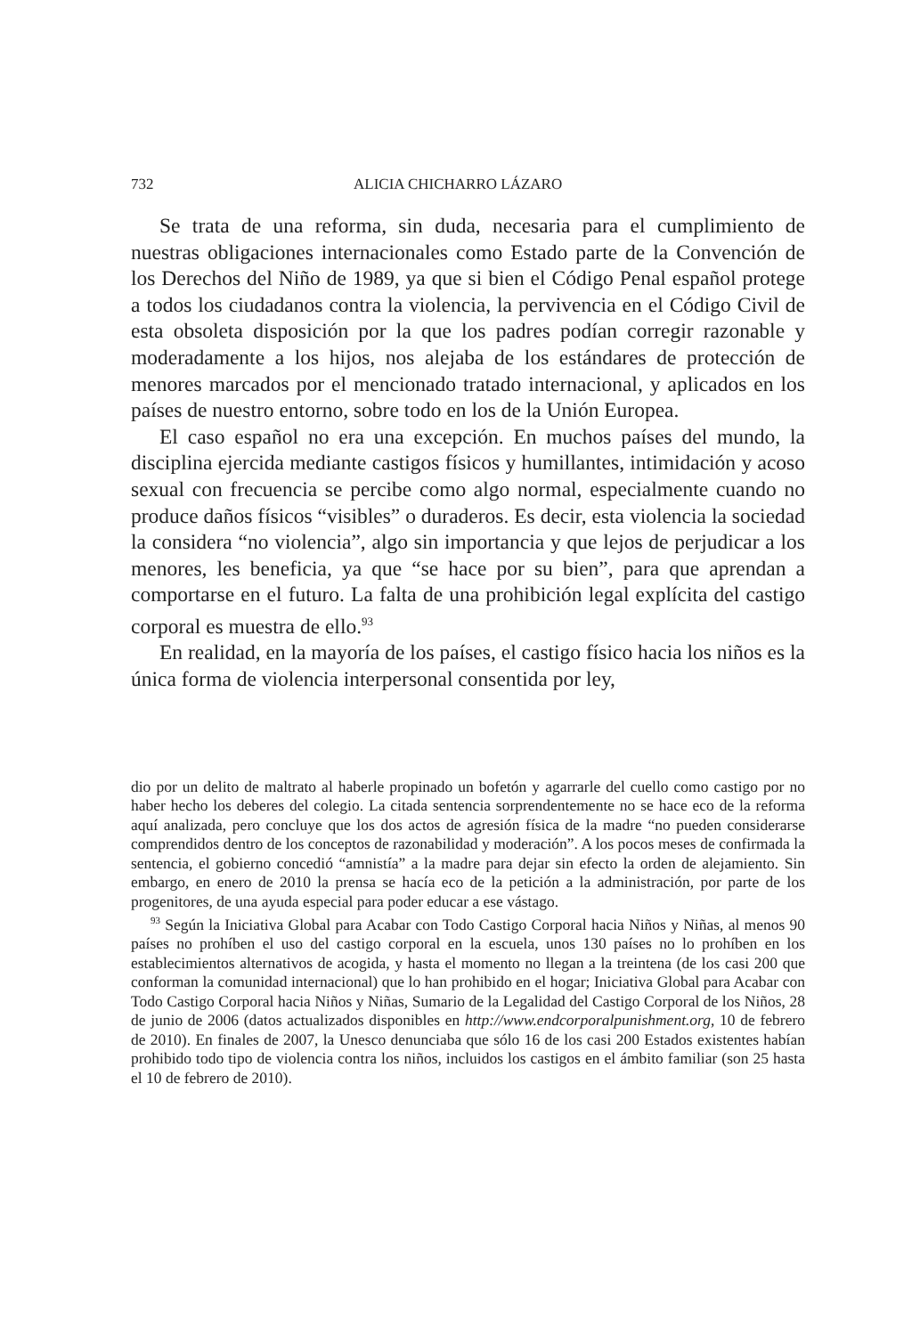732 ALICIA CHICHARRO LÁZARO
Se trata de una reforma, sin duda, necesaria para el cumplimiento de nuestras obligaciones internacionales como Estado parte de la Convención de los Derechos del Niño de 1989, ya que si bien el Código Penal español protege a todos los ciudadanos contra la violencia, la pervivencia en el Código Civil de esta obsoleta disposición por la que los padres podían corregir razonable y moderadamente a los hijos, nos alejaba de los estándares de protección de menores marcados por el mencionado tratado internacional, y aplicados en los países de nuestro entorno, sobre todo en los de la Unión Europea.
El caso español no era una excepción. En muchos países del mundo, la disciplina ejercida mediante castigos físicos y humillantes, intimidación y acoso sexual con frecuencia se percibe como algo normal, especialmente cuando no produce daños físicos “visibles” o duraderos. Es decir, esta violencia la sociedad la considera “no violencia”, algo sin importancia y que lejos de perjudicar a los menores, les beneficia, ya que “se hace por su bien”, para que aprendan a comportarse en el futuro. La falta de una prohibición legal explícita del castigo corporal es muestra de ello.<sup>93</sup>
En realidad, en la mayoría de los países, el castigo físico hacia los niños es la única forma de violencia interpersonal consentida por ley,
dio por un delito de maltrato al haberle propinado un bofetón y agarrarle del cuello como castigo por no haber hecho los deberes del colegio. La citada sentencia sorprendentemente no se hace eco de la reforma aquí analizada, pero concluye que los dos actos de agresión física de la madre “no pueden considerarse comprendidos dentro de los conceptos de razonabilidad y moderación”. A los pocos meses de confirmada la sentencia, el gobierno concedió “amnistía” a la madre para dejar sin efecto la orden de alejamiento. Sin embargo, en enero de 2010 la prensa se hacía eco de la petición a la administración, por parte de los progenitores, de una ayuda especial para poder educar a ese vástago.
<sup>93</sup> Según la Iniciativa Global para Acabar con Todo Castigo Corporal hacia Niños y Niñas, al menos 90 países no prohíben el uso del castigo corporal en la escuela, unos 130 países no lo prohíben en los establecimientos alternativos de acogida, y hasta el momento no llegan a la treintena (de los casi 200 que conforman la comunidad internacional) que lo han prohibido en el hogar; Iniciativa Global para Acabar con Todo Castigo Corporal hacia Niños y Niñas, Sumario de la Legalidad del Castigo Corporal de los Niños, 28 de junio de 2006 (datos actualizados disponibles en http://www.endcorporalpunishment.org, 10 de febrero de 2010). En finales de 2007, la Unesco denunciaba que sólo 16 de los casi 200 Estados existentes habían prohibido todo tipo de violencia contra los niños, incluidos los castigos en el ámbito familiar (son 25 hasta el 10 de febrero de 2010).